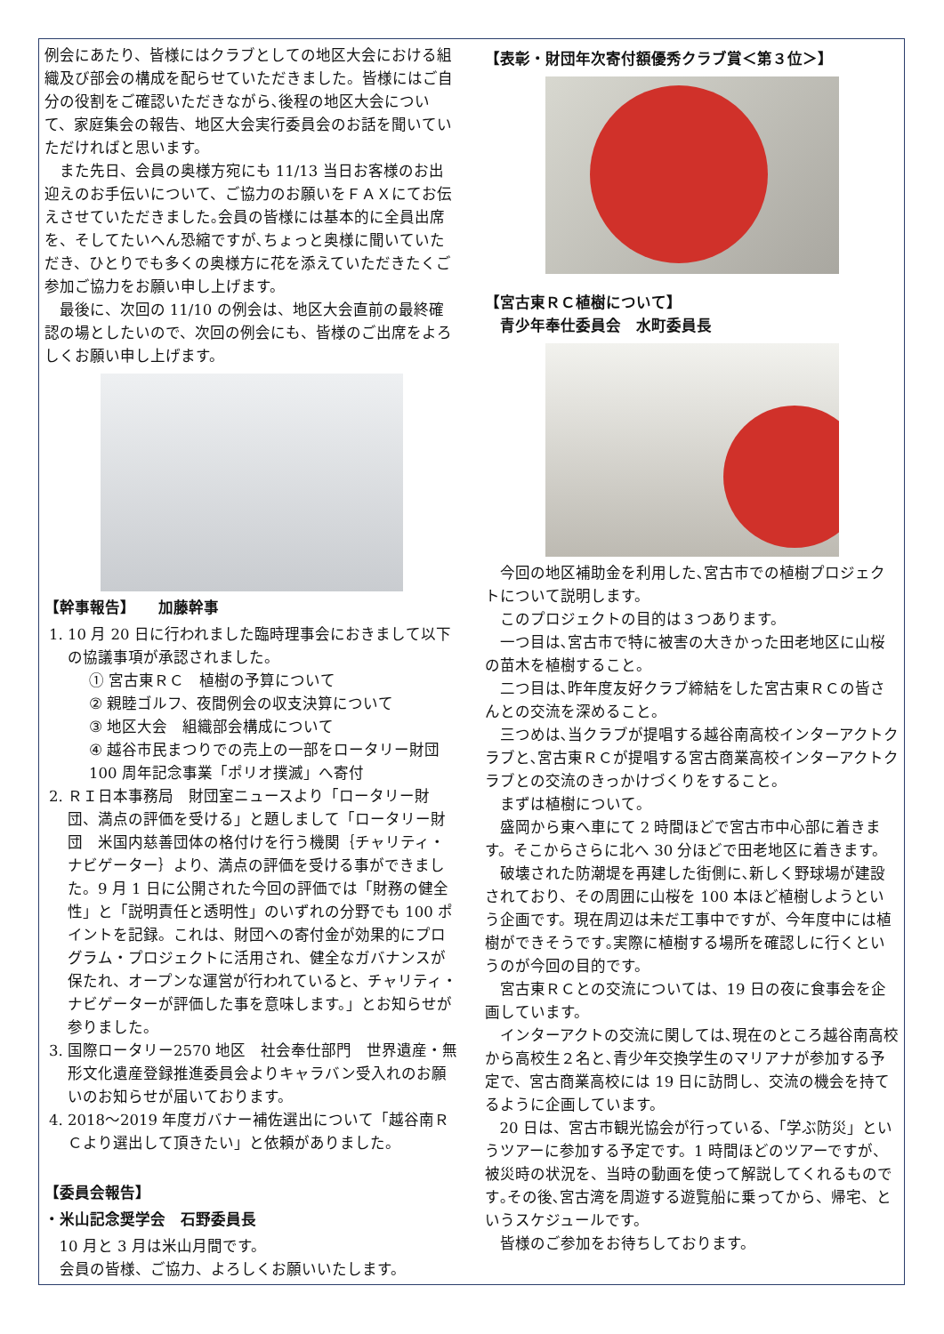例会にあたり、皆様にはクラブとしての地区大会における組織及び部会の構成を配らせていただきました。皆様にはご自分の役割をご確認いただきながら､後程の地区大会について、家庭集会の報告、地区大会実行委員会のお話を聞いていただければと思います。
また先日、会員の奥様方宛にも 11/13 当日お客様のお出迎えのお手伝いについて、ご協力のお願いをＦＡＸにてお伝えさせていただきました｡会員の皆様には基本的に全員出席を、そしてたいへん恐縮ですが､ちょっと奥様に聞いていただき、ひとりでも多くの奥様方に花を添えていただきたくご参加ご協力をお願い申し上げます。
最後に、次回の 11/10 の例会は、地区大会直前の最終確認の場としたいので、次回の例会にも、皆様のご出席をよろしくお願い申し上げます。
【幹事報告】　　加藤幹事
1. 10 月 20 日に行われました臨時理事会におきまして以下の協議事項が承認されました。
① 宮古東ＲＣ　植樹の予算について
② 親睦ゴルフ、夜間例会の収支決算について
③ 地区大会　組織部会構成について
④ 越谷市民まつりでの売上の一部をロータリー財団 100 周年記念事業「ポリオ撲滅」へ寄付
2. ＲＩ日本事務局　財団室ニュースより「ロータリー財団、満点の評価を受ける」と題しまして「ロータリー財団　米国内慈善団体の格付けを行う機関｛チャリティ・ナビゲーター｝より、満点の評価を受ける事ができました。9 月 1 日に公開された今回の評価では「財務の健全性」と「説明責任と透明性」のいずれの分野でも 100 ポイントを記録。これは、財団への寄付金が効果的にプログラム・プロジェクトに活用され、健全なガバナンスが保たれ、オープンな運営が行われていると、チャリティ・ナビゲーターが評価した事を意味します。」とお知らせが参りました。
3. 国際ロータリー2570 地区　社会奉仕部門　世界遺産・無形文化遺産登録推進委員会よりキャラバン受入れのお願いのお知らせが届いております。
4. 2018～2019 年度ガバナー補佐選出について「越谷南ＲＣより選出して頂きたい」と依頼がありました。
【委員会報告】
・米山記念奨学会　石野委員長
10 月と 3 月は米山月間です。
会員の皆様、ご協力、よろしくお願いいたします。
【表彰・財団年次寄付額優秀クラブ賞＜第３位＞】
【宮古東ＲＣ植樹について】
　青少年奉仕委員会　水町委員長
今回の地区補助金を利用した､宮古市での植樹プロジェクトについて説明します。
このプロジェクトの目的は３つあります。
一つ目は､宮古市で特に被害の大きかった田老地区に山桜の苗木を植樹すること。
二つ目は､昨年度友好クラブ締結をした宮古東ＲＣの皆さんとの交流を深めること。
三つめは､当クラブが提唱する越谷南高校インターアクトクラブと､宮古東ＲＣが提唱する宮古商業高校インターアクトクラブとの交流のきっかけづくりをすること。
まずは植樹について。
盛岡から東へ車にて 2 時間ほどで宮古市中心部に着きます。そこからさらに北へ 30 分ほどで田老地区に着きます。
破壊された防潮堤を再建した街側に､新しく野球場が建設されており、その周囲に山桜を 100 本ほど植樹しようという企画です。現在周辺は未だ工事中ですが、今年度中には植樹ができそうです｡実際に植樹する場所を確認しに行くというのが今回の目的です。
宮古東ＲＣとの交流については、19 日の夜に食事会を企画しています。
インターアクトの交流に関しては､現在のところ越谷南高校から高校生２名と､青少年交換学生のマリアナが参加する予定で、宮古商業高校には 19 日に訪問し、交流の機会を持てるように企画しています。
20 日は、宮古市観光協会が行っている､「学ぶ防災」というツアーに参加する予定です。1 時間ほどのツアーですが、被災時の状況を、当時の動画を使って解説してくれるものです｡その後､宮古湾を周遊する遊覧船に乗ってから、帰宅、というスケジュールです。
皆様のご参加をお待ちしております。